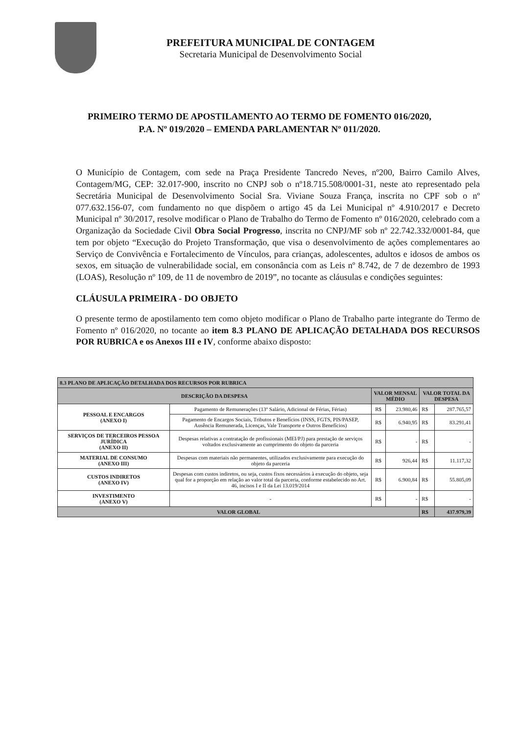PREFEITURA MUNICIPAL DE CONTAGEM
Secretaria Municipal de Desenvolvimento Social
PRIMEIRO TERMO DE APOSTILAMENTO AO TERMO DE FOMENTO 016/2020,
P.A. Nº 019/2020 – EMENDA PARLAMENTAR Nº 011/2020.
O Município de Contagem, com sede na Praça Presidente Tancredo Neves, nº200, Bairro Camilo Alves, Contagem/MG, CEP: 32.017-900, inscrito no CNPJ sob o nº18.715.508/0001-31, neste ato representado pela Secretária Municipal de Desenvolvimento Social Sra. Viviane Souza França, inscrita no CPF sob o nº 077.632.156-07, com fundamento no que dispõem o artigo 45 da Lei Municipal nº 4.910/2017 e Decreto Municipal nº 30/2017, resolve modificar o Plano de Trabalho do Termo de Fomento nº 016/2020, celebrado com a Organização da Sociedade Civil Obra Social Progresso, inscrita no CNPJ/MF sob nº 22.742.332/0001-84, que tem por objeto “Execução do Projeto Transformação, que visa o desenvolvimento de ações complementares ao Serviço de Convivência e Fortalecimento de Vínculos, para crianças, adolescentes, adultos e idosos de ambos os sexos, em situação de vulnerabilidade social, em consonância com as Leis nº 8.742, de 7 de dezembro de 1993 (LOAS), Resolução nº 109, de 11 de novembro de 2019”, no tocante as cláusulas e condições seguintes:
CLÁUSULA PRIMEIRA - DO OBJETO
O presente termo de apostilamento tem como objeto modificar o Plano de Trabalho parte integrante do Termo de Fomento nº 016/2020, no tocante ao item 8.3 PLANO DE APLICAÇÃO DETALHADA DOS RECURSOS POR RUBRICA e os Anexos III e IV, conforme abaixo disposto:
| 8.3 PLANO DE APLICAÇÃO DETALHADA DOS RECURSOS POR RUBRICA | | | | | |
| --- | --- | --- | --- | --- | --- |
| DESCRIÇÃO DA DESPESA | | VALOR MENSAL MÉDIO | | VALOR TOTAL DA DESPESA | |
| PESSOAL E ENCARGOS (ANEXO I) | Pagamento de Remunerações (13º Salário, Adicional de Férias, Férias) | R$ | 23.980,46 | R$ | 287.765,57 |
| | Pagamento de Encargos Sociais, Tributos e Benefícios (INSS, FGTS, PIS/PASEP, Ausência Remunerada, Licenças, Vale Transporte e Outros Benefícios) | R$ | 6.940,95 | R$ | 83.291,41 |
| SERVIÇOS DE TERCEIROS PESSOA JURÍDICA (ANEXO II) | Despesas relativas a contratação de profissionais (MEI/PJ) para prestação de serviços voltados exclusivamente ao cumprimento do objeto da parceria | R$ | - | R$ | - |
| MATERIAL DE CONSUMO (ANEXO III) | Despesas com materiais não permanentes, utilizados exclusivamente para execução do objeto da parceria | R$ | 926,44 | R$ | 11.117,32 |
| CUSTOS INDIRETOS (ANEXO IV) | Despesas com custos indiretos, ou seja, custos fixos necessários à execução do objeto, seja qual for a proporção em relação ao valor total da parceria, conforme estabelecido no Art. 46, incisos I e II da Lei 13.019/2014 | R$ | 6.900,84 | R$ | 55.805,09 |
| INVESTIMENTO (ANEXO V) | - | R$ | - | R$ | - |
| VALOR GLOBAL | | | | R$ | 437.979,39 |